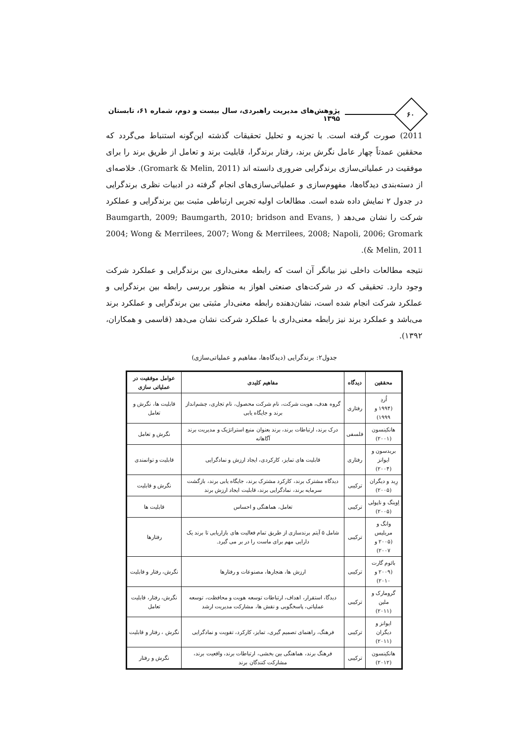۶۰
پژوهش‌های مدیریت راهبردی، سال بیست و دوم، شماره ۶۱، تابستان ۱۳۹۵
2011) صورت گرفته است. با تجزیه و تحلیل تحقیقات گذشته این‌گونه استنباط می‌گردد که محققین عمدتاً چهار عامل نگرش برند، رفتار برندگرا، قابلیت برند و تعامل از طریق برند را برای موفقیت در عملیاتی‌سازی برندگرایی ضروری دانسته اند (Gromark & Melin, 2011). خلاصه‌ای از دسته‌بندی دیدگاه‌ها، مفهوم‌سازی و عملیاتی‌سازی‌های انجام گرفته در ادبیات نظری برندگرایی در جدول ۲ نمایش داده شده است. مطالعات اولیه تجربی ارتباطی مثبت بین برندگرایی و عملکرد شرکت را نشان می‌دهد ( Baumgarth, 2009; Baumgarth, 2010; bridson and Evans, 2004; Wong & Merrilees, 2007; Wong & Merrilees, 2008; Napoli, 2006; Gromark & Melin, 2011).
نتیجه مطالعات داخلی نیز بیانگر آن است که رابطه معنی‌داری بین برندگرایی و عملکرد شرکت وجود دارد. تحقیقی که در شرکت‌های صنعتی اهواز به منظور بررسی رابطه بین برندگرایی و عملکرد شرکت انجام شده است، نشان‌دهنده رابطه معنی‌دار مثبتی بین برندگرایی و عملکرد برند می‌باشد و عملکرد برند نیز رابطه معنی‌داری با عملکرد شرکت نشان می‌دهد (قاسمی و همکاران، ۱۳۹۲).
جدول۲: برندگرایی (دیدگاه‌ها، مفاهیم و عملیاتی‌سازی)
| محققین | دیدگاه | مفاهیم کلیدی | عوامل موفقیت در عملیاتی سازی |
| --- | --- | --- | --- |
| اُردِ (۱۹۹۴ و ۱۹۹۹) | رفتاری | گروه هدف، هویت شرکت، نام شرکت محصول، نام تجاری، چشم‌انداز برند و جایگاه یابی | قابلیت ها، نگرش و تعامل |
| هانکینسون (۲۰۰۱) | فلسفی | درک برند، ارتباطات برند، برند بعنوان منبع استراتژیک و مدیریت برند آگاهانه | نگرش و تعامل |
| بریدسون و ایوانز (۲۰۰۴) | رفتاری | قابلیت های تمایز، کارکردی، ایجاد ارزش و نمادگرایی | قابلیت و توانمندی |
| رِید و دیگران (۲۰۰۵) | ترکیبی | دیدگاه مشترک برند، کارکرد مشترک برند، جایگاه یابی برند، بازگشت سرمایه برند، نمادگرایی برند، قابلیت ایجاد ارزش برند | نگرش و قابلیت |
| اِوینگ و ناپولی (۲۰۰۵) | ترکیبی | تعامل، هماهنگی و احساس | قابلیت ها |
| وانگ و مریلیس (۲۰۰۵ و ۲۰۰۷) | ترکیبی | شامل ۵ آیتم برندسازی از طریق تمام فعالیت های بازاریابی تا برند یک دارایی مهم برای ماست را در بر می گیرد. | رفتارها |
| بائوم گارت (۲۰۰۹ و ۲۰۱۰) | ترکیبی | ارزش ها، هنجارها، مصنوعات و رفتارها | نگرش، رفتار و قابلیت |
| گرومارک و ملین (۲۰۱۱) | ترکیبی | دیدگا، استقرار، اهداف، ارتباطات توسعه هویت و محافظت، توسعه عملیاتی، پاسخگویی و نقش ها، مشارکت مدیریت ارشد | نگرش، رفتار، قابلیت تعامل |
| ایوانز و دیگران (۲۰۱۱) | ترکیبی | فرهنگ، راهنمای تصمیم گیری، تمایز، کارکرد، تقویت و نمادگرایی | نگرش ، رفتار و قابلیت |
| هانکینسون (۲۰۱۲) | ترکیبی | فرهنگ برند، هماهنگی بین بخشی، ارتباطات برند، واقعیت برند، مشارکت کنندگان برند | نگرش و رفتار |